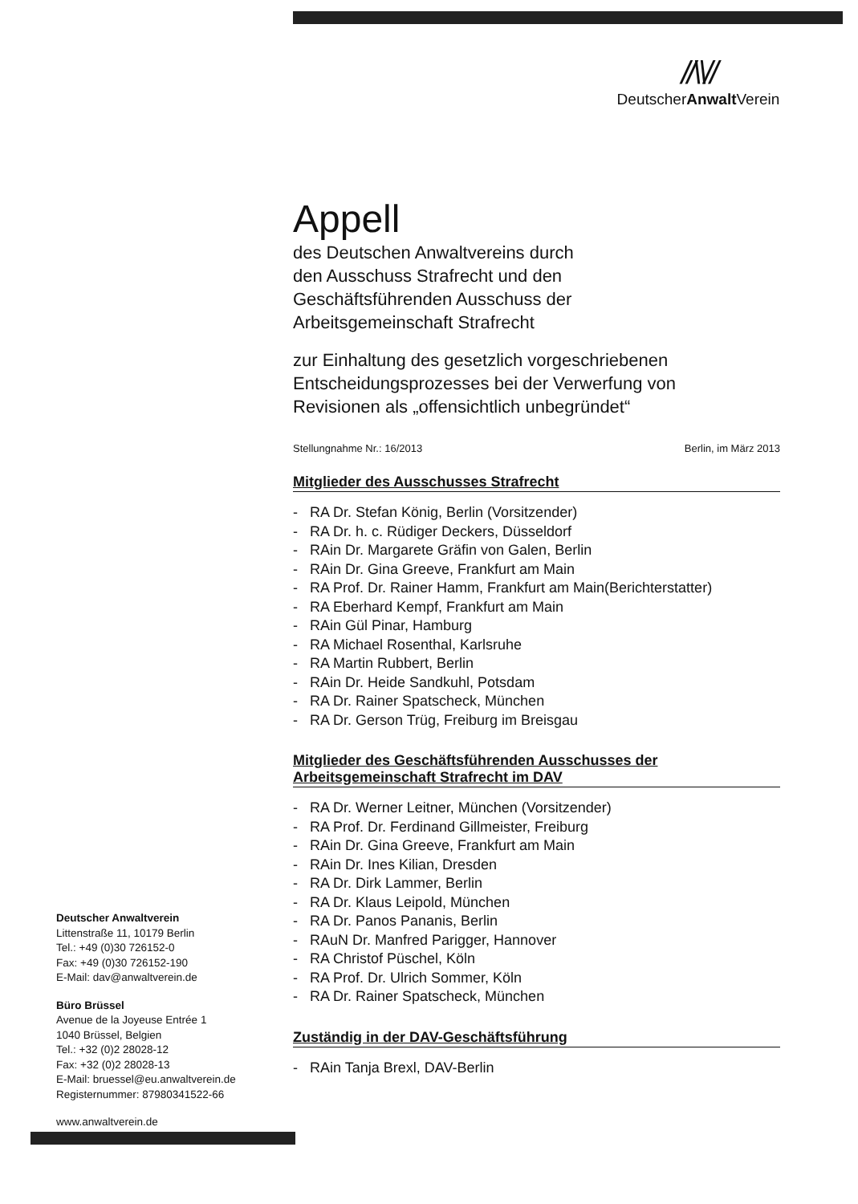//\\//
DeutscherAnwalt Verein
Appell
des Deutschen Anwaltvereins durch
den Ausschuss Strafrecht und den
Geschäftsführenden Ausschuss der
Arbeitsgemeinschaft Strafrecht
zur Einhaltung des gesetzlich vorgeschriebenen
Entscheidungsprozesses bei der Verwerfung von
Revisionen als „offensichtlich unbegründet“
Stellungnahme Nr.: 16/2013 Berlin, im März 2013
Mitglieder des Ausschusses Strafrecht
- RA Dr. Stefan König, Berlin (Vorsitzender)
- RA Dr. h. c. Rüdiger Deckers, Düsseldorf
- RAin Dr. Margarete Gräfin von Galen, Berlin
- RAin Dr. Gina Greeve, Frankfurt am Main
- RA Prof. Dr. Rainer Hamm, Frankfurt am Main(Berichterstatter)
- RA Eberhard Kempf, Frankfurt am Main
- RAin Gül Pinar, Hamburg
- RA Michael Rosenthal, Karlsruhe
- RA Martin Rubbert, Berlin
- RAin Dr. Heide Sandkuhl, Potsdam
- RA Dr. Rainer Spatscheck, München
- RA Dr. Gerson Trüg, Freiburg im Breisgau
Mitglieder des Geschäftsführenden Ausschusses der Arbeitsgemeinschaft Strafrecht im DAV
- RA Dr. Werner Leitner, München (Vorsitzender)
- RA Prof. Dr. Ferdinand Gillmeister, Freiburg
- RAin Dr. Gina Greeve, Frankfurt am Main
- RAin Dr. Ines Kilian, Dresden
- RA Dr. Dirk Lammer, Berlin
- RA Dr. Klaus Leipold, München
- RA Dr. Panos Pananis, Berlin
- RAuN Dr. Manfred Parigger, Hannover
- RA Christof Püschel, Köln
- RA Prof. Dr. Ulrich Sommer, Köln
- RA Dr. Rainer Spatscheck, München
Zuständig in der DAV-Geschäftsführung
- RAin Tanja Brexl, DAV-Berlin
Deutscher Anwaltverein
Littenstraße 11, 10179 Berlin
Tel.: +49 (0)30 726152-0
Fax: +49 (0)30 726152-190
E-Mail: dav@anwaltverein.de
Büro Brüssel
Avenue de la Joyeuse Entrée 1
1040 Brüssel, Belgien
Tel.: +32 (0)2 28028-12
Fax: +32 (0)2 28028-13
E-Mail: bruessel@eu.anwaltverein.de
Registernummer: 87980341522-66
www.anwaltverein.de